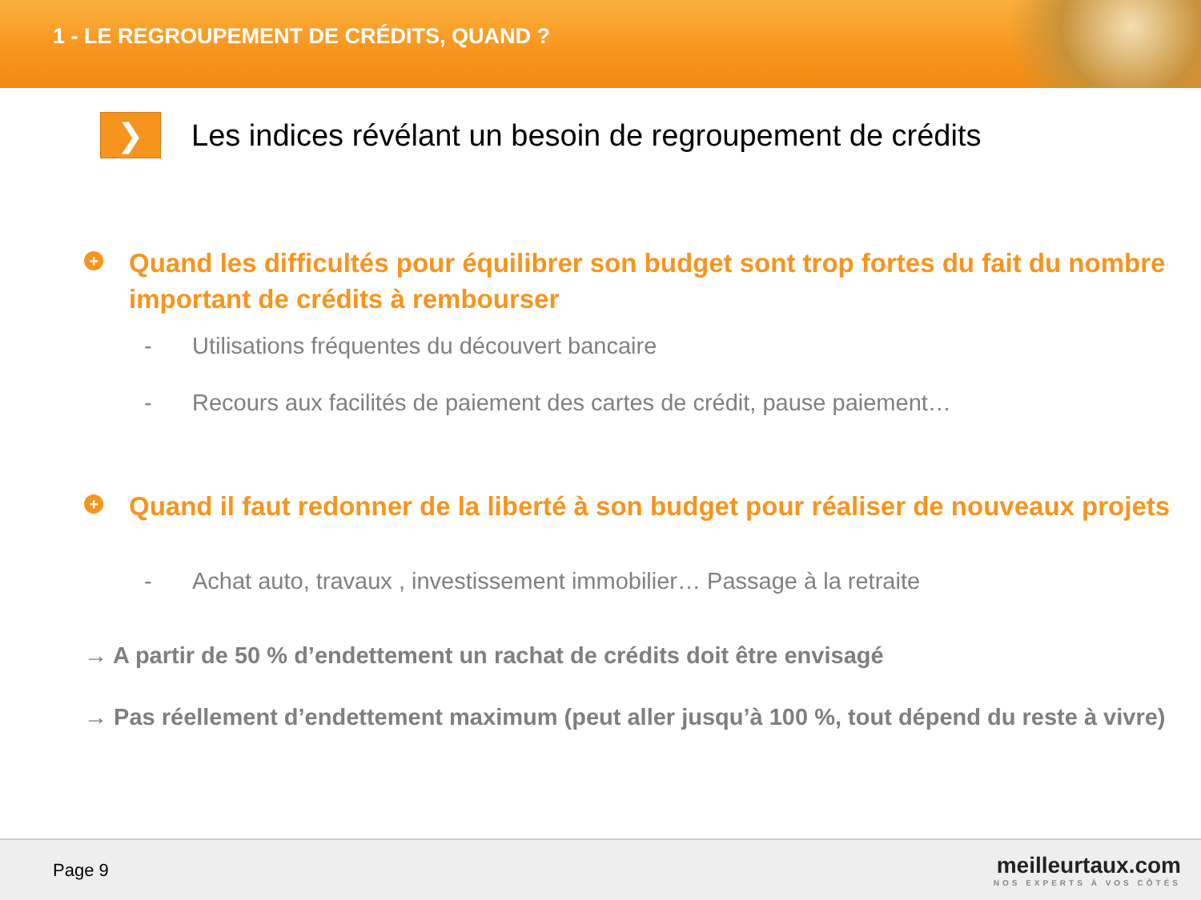1 - LE REGROUPEMENT DE CRÉDITS, QUAND ?
❯
Les indices révélant un besoin de regroupement de crédits
+
Quand les difficultés pour équilibrer son budget sont trop fortes du fait du nombre important de crédits à rembourser
- Utilisations fréquentes du découvert bancaire
- Recours aux facilités de paiement des cartes de crédit, pause paiement…
+
Quand il faut redonner de la liberté à son budget pour réaliser de nouveaux projets
- Achat auto, travaux , investissement immobilier… Passage à la retraite
→ A partir de 50 % d’endettement un rachat de crédits doit être envisagé
→ Pas réellement d’endettement maximum (peut aller jusqu’à 100 %, tout dépend du reste à vivre)
Page 9
meilleurtaux.com
NOS EXPERTS À VOS CÔTÉS